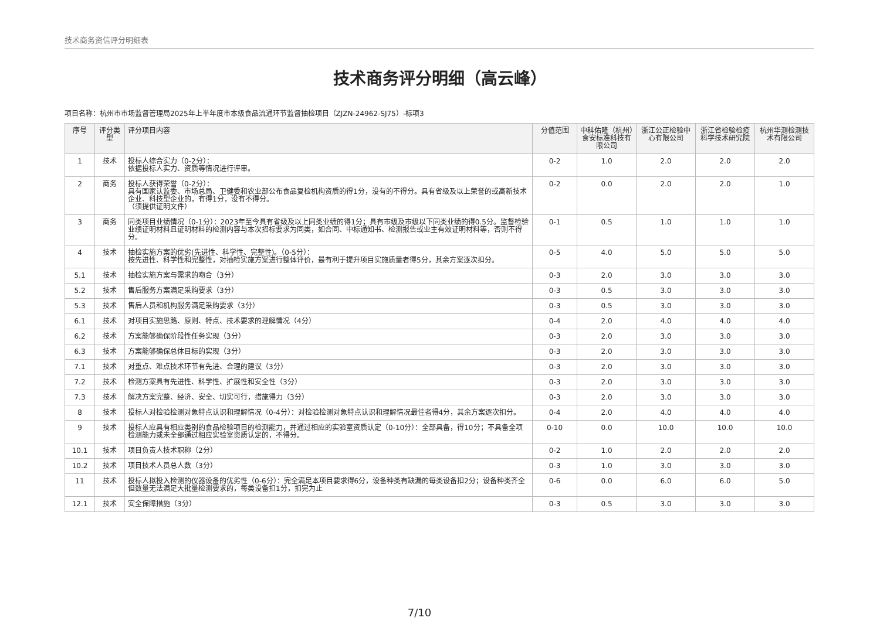技术商务资信评分明细表
技术商务评分明细（高云峰）
项目名称：杭州市市场监督管理局2025年上半年度市本级食品流通环节监督抽检项目（ZJZN-24962-SJ75）-标项3
| 序号 | 评分类型 | 评分项目内容 | 分值范围 | 中科佑隆（杭州）食安标准科技有限公司 | 浙江公正检验中心有限公司 | 浙江省检验检疫科学技术研究院 | 杭州华测检测技术有限公司 |
| --- | --- | --- | --- | --- | --- | --- | --- |
| 1 | 技术 | 投标人综合实力（0-2分）： 依据投标人实力、资质等情况进行评审。 | 0-2 | 1.0 | 2.0 | 2.0 | 2.0 |
| 2 | 商务 | 投标人获得荣誉（0-2分）： 具有国家认监委、市场总局、卫健委和农业部公布食品复检机构资质的得1分，没有的不得分。具有省级及以上荣誉的或高新技术企业、科技型企业的，有得1分，没有不得分。 （须提供证明文件） | 0-2 | 0.0 | 2.0 | 2.0 | 1.0 |
| 3 | 商务 | 同类项目业绩情况（0-1分）：2023年至今具有省级及以上同类业绩的得1分；具有市级及市级以下同类业绩的得0.5分。监督检验业绩证明材料且证明材料的检测内容与本次招标要求为同类，如合同、中标通知书、检测报告或业主有效证明材料等，否则不得分。 | 0-1 | 0.5 | 1.0 | 1.0 | 1.0 |
| 4 | 技术 | 抽检实施方案的优劣(先进性、科学性、完整性)。（0-5分）： 按先进性、科学性和完整性，对抽检实施方案进行整体评价，最有利于提升项目实施质量者得5分，其余方案逐次扣分。 | 0-5 | 4.0 | 5.0 | 5.0 | 5.0 |
| 5.1 | 技术 | 抽检实施方案与需求的吻合（3分） | 0-3 | 2.0 | 3.0 | 3.0 | 3.0 |
| 5.2 | 技术 | 售后服务方案满足采购要求（3分） | 0-3 | 0.5 | 3.0 | 3.0 | 3.0 |
| 5.3 | 技术 | 售后人员和机构服务满足采购要求（3分） | 0-3 | 0.5 | 3.0 | 3.0 | 3.0 |
| 6.1 | 技术 | 对项目实施思路、原则、特点、技术要求的理解情况（4分） | 0-4 | 2.0 | 4.0 | 4.0 | 4.0 |
| 6.2 | 技术 | 方案能够确保阶段性任务实现（3分） | 0-3 | 2.0 | 3.0 | 3.0 | 3.0 |
| 6.3 | 技术 | 方案能够确保总体目标的实现（3分） | 0-3 | 2.0 | 3.0 | 3.0 | 3.0 |
| 7.1 | 技术 | 对重点、难点技术环节有先进、合理的建议（3分） | 0-3 | 2.0 | 3.0 | 3.0 | 3.0 |
| 7.2 | 技术 | 检测方案具有先进性、科学性、扩展性和安全性（3分） | 0-3 | 2.0 | 3.0 | 3.0 | 3.0 |
| 7.3 | 技术 | 解决方案完整、经济、安全、切实可行，措施得力（3分） | 0-3 | 2.0 | 3.0 | 3.0 | 3.0 |
| 8 | 技术 | 投标人对检验检测对象特点认识和理解情况（0-4分）：对检验检测对象特点认识和理解情况最佳者得4分，其余方案逐次扣分。 | 0-4 | 2.0 | 4.0 | 4.0 | 4.0 |
| 9 | 技术 | 投标人应具有相应类别的食品检验项目的检测能力，并通过相应的实验室资质认定（0-10分）：全部具备，得10分；不具备全项检测能力或未全部通过相应实验室资质认定的，不得分。 | 0-10 | 0.0 | 10.0 | 10.0 | 10.0 |
| 10.1 | 技术 | 项目负责人技术职称（2分） | 0-2 | 1.0 | 2.0 | 2.0 | 2.0 |
| 10.2 | 技术 | 项目技术人员总人数（3分） | 0-3 | 1.0 | 3.0 | 3.0 | 3.0 |
| 11 | 技术 | 投标人拟投入检测的仪器设备的优劣性（0-6分）：完全满足本项目要求得6分，设备种类有缺漏的每类设备扣2分；设备种类齐全但数量无法满足大批量检测要求的，每类设备扣1分，扣完为止 | 0-6 | 0.0 | 6.0 | 6.0 | 5.0 |
| 12.1 | 技术 | 安全保障措施（3分） | 0-3 | 0.5 | 3.0 | 3.0 | 3.0 |
7/10